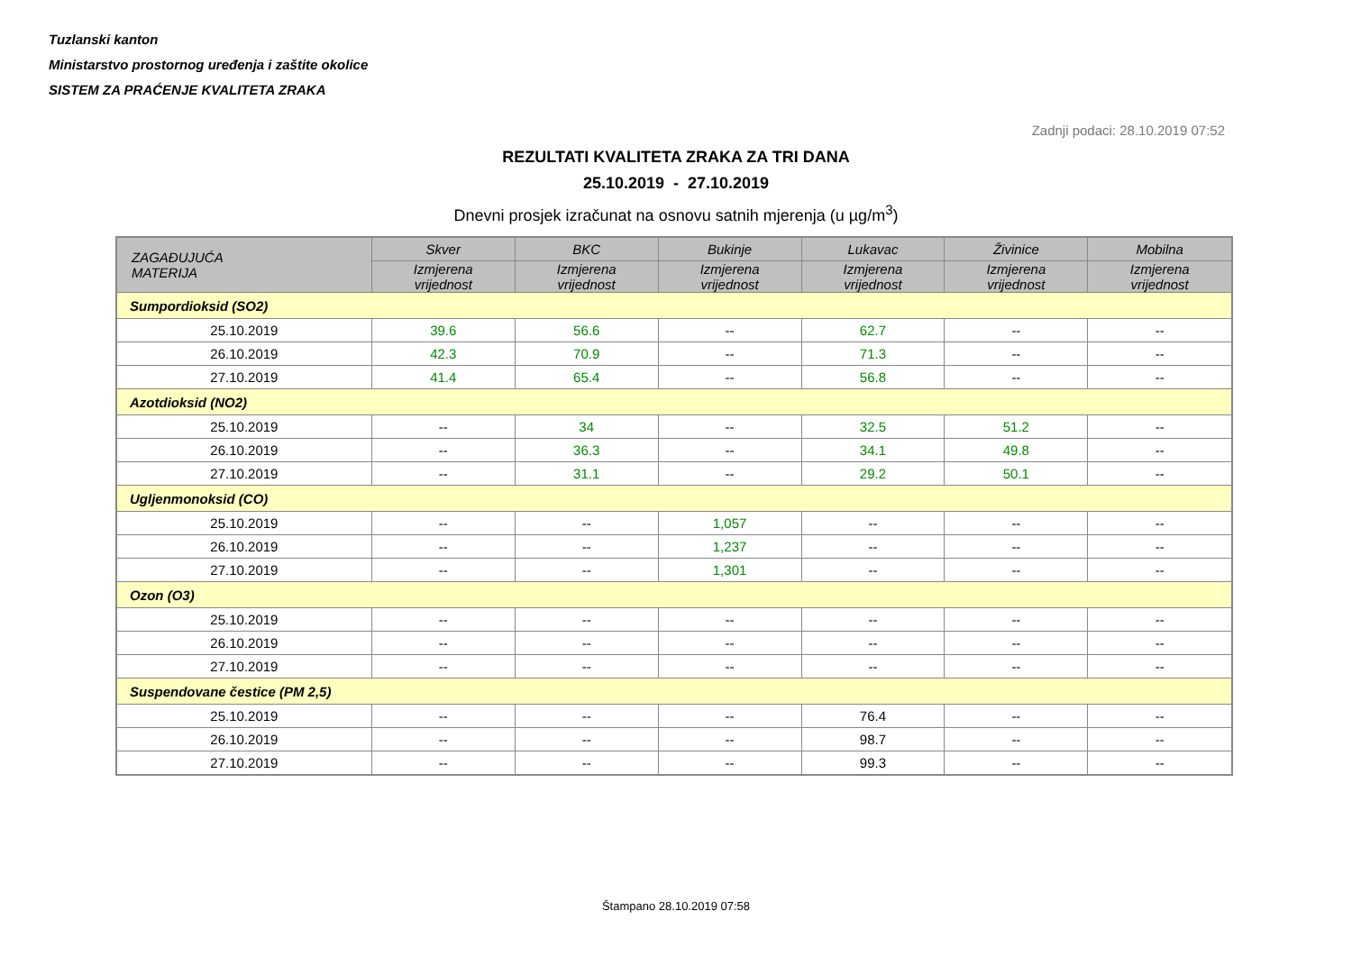Tuzlanski kanton
Ministarstvo prostornog uređenja i zaštite okolice
SISTEM ZA PRAĆENJE KVALITETA ZRAKA
Zadnji podaci: 28.10.2019 07:52
REZULTATI KVALITETA ZRAKA ZA TRI DANA
25.10.2019 - 27.10.2019
Dnevni prosjek izračunat na osnovu satnih mjerenja (u µg/m<sup>3</sup>)
| ZAGAĐUJUĆA MATERIJA | Skver | BKC | Bukinje | Lukavac | Živinice | Mobilna |
| --- | --- | --- | --- | --- | --- | --- |
| | Izmjerena vrijednost | Izmjerena vrijednost | Izmjerena vrijednost | Izmjerena vrijednost | Izmjerena vrijednost | Izmjerena vrijednost |
| Sumpordioksid (SO2) | | | | | | |
| 25.10.2019 | 39.6 | 56.6 | -- | 62.7 | -- | -- |
| 26.10.2019 | 42.3 | 70.9 | -- | 71.3 | -- | -- |
| 27.10.2019 | 41.4 | 65.4 | -- | 56.8 | -- | -- |
| Azotdioksid (NO2) | | | | | | |
| 25.10.2019 | -- | 34 | -- | 32.5 | 51.2 | -- |
| 26.10.2019 | -- | 36.3 | -- | 34.1 | 49.8 | -- |
| 27.10.2019 | -- | 31.1 | -- | 29.2 | 50.1 | -- |
| Ugljenmonoksid (CO) | | | | | | |
| 25.10.2019 | -- | -- | 1,057 | -- | -- | -- |
| 26.10.2019 | -- | -- | 1,237 | -- | -- | -- |
| 27.10.2019 | -- | -- | 1,301 | -- | -- | -- |
| Ozon (O3) | | | | | | |
| 25.10.2019 | -- | -- | -- | -- | -- | -- |
| 26.10.2019 | -- | -- | -- | -- | -- | -- |
| 27.10.2019 | -- | -- | -- | -- | -- | -- |
| Suspendovane čestice (PM 2,5) | | | | | | |
| 25.10.2019 | -- | -- | -- | 76.4 | -- | -- |
| 26.10.2019 | -- | -- | -- | 98.7 | -- | -- |
| 27.10.2019 | -- | -- | -- | 99.3 | -- | -- |
Štampano 28.10.2019 07:58